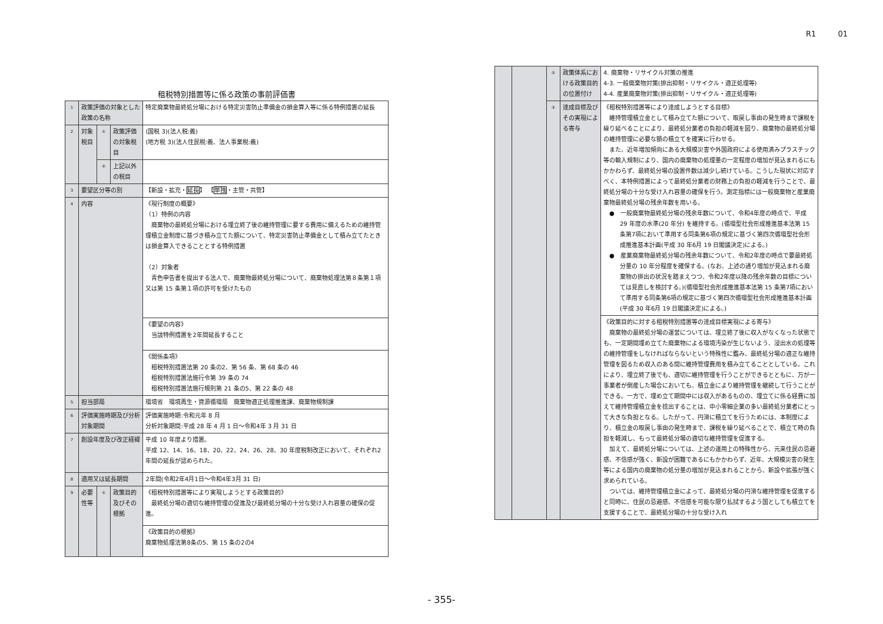R1 01
租税特別措置等に係る政策の事前評価書
| 1 | 政策評価の対象とした政策の名称 | | | 特定廃棄物最終処分場における特定災害防止準備金の損金算入等に係る特例措置の延長 |
| 2 | 対象税目 | ① | 政策評価の対象税目 | (国税 3)(法人税:義) (地方税 3)(法人住民税:義、法人事業税:義) |
| | | ② | 上記以外の税目 | |
| 3 | 要望区分等の別 | | | 【新設・拡充・ 延長 】 【 単独 ・主管・共管】 |
| 4 | 内容 | | | 《現行制度の概要》 （1）特例の内容 廃棄物の最終処分場における埋立終了後の維持管理に要する費用に備えるための維持管理積立金制度に基づき積み立てた額について、特定災害防止準備金として積み立てたときは損金算入できることとする特例措置 （2）対象者 青色申告書を提出する法人で、廃棄物最終処分場について、廃棄物処理法第８条第１項又は第 15 条第１項の許可を受けたもの |
| | | | | 《要望の内容》 当該特例措置を2年間延長すること |
| | | | | 《関係条項》 租税特別措置法第 20 条の2、第 56 条、第 68 条の 46 租税特別措置法施行令第 39 条の 74 租税特別措置法施行規則第 21 条の5、第 22 条の 48 |
| 5 | 担当部局 | | | 環境省 環境再生・資源循環局 廃棄物適正処理推進課、廃棄物規制課 |
| 6 | 評価実施時期及び分析対象期間 | | | 評価実施時期:令和元年 8 月 分析対象期間:平成 28 年 4 月 1 日～令和4年 3 月 31 日 |
| 7 | 創設年度及び改正経緯 | | | 平成 10 年度より措置。 平成 12、14、16、18、20、22、24、26、28、30 年度税制改正において、それぞれ2年間の延長が認められた。 |
| 8 | 適用又は延長期間 | | | 2年間(令和2年4月1日～令和4年3月 31 日) |
| 9 | 必要性等 | ① | 政策目的及びその根拠 | 《租税特別措置等により実現しようとする政策目的》 最終処分場の適切な維持管理の促進及び最終処分場の十分な受け入れ容量の確保の促進。 |
| | | | | 《政策目的の根拠》 廃棄物処理法第8条の5、第 15 条の2の4 |
| | | ② | 政策体系における政策目的の位置付け | 4. 廃棄物・リサイクル対策の推進 4-3. 一般廃棄物対策(排出抑制・リサイクル・適正処理等) 4-4. 産業廃棄物対策(排出抑制・リサイクル・適正処理等) |
| | | ③ | 達成目標及びその実現による寄与 | 《租税特別措置等により達成しようとする目標》 維持管理積立金として積み立てた額について、取戻し事由の発生時まで課税を繰り延べることにより、最終処分業者の負担の軽減を図り、廃棄物の最終処分場の維持管理に必要な額の積立てを確実に行わせる。 また、近年増加傾向にある大規模災害や外国政府による使用済みプラスチック等の輸入規制により、国内の廃棄物の処理量の一定程度の増加が見込まれるにもかかわらず、最終処分場の設置件数は減少し続けている。こうした現状に対応すべく、本特例措置によって最終処分業者の財務上の負担の軽減を行うことで、最終処分場の十分な受け入れ容量の確保を行う。測定指標には一般廃棄物と産業廃棄物最終処分場の残余年数を用いる。 ● 一般廃棄物最終処分場の残余年数について、令和4年度の時点で、平成 29 年度の水準(20 年分) を維持する。(循環型社会形成推進基本法第 15 条第7項において準用する同条第6項の規定に基づく第四次循環型社会形成推進基本計画(平成 30 年6月 19 日閣議決定)による。) ● 産業廃棄物最終処分場の残余年数について、令和2年度の時点で要最終処分量の 10 年分程度を確保する。(なお、上述の通り増加が見込まれる廃棄物の排出の状況を踏まえつつ、令和2年度以降の残余年数の目標については見直しを検討する。)(循環型社会形成推進基本法第 15 条第7項において準用する同条第6項の規定に基づく第四次循環型社会形成推進基本計画(平成 30 年6月 19 日閣議決定)による。) |
| | | | | 《政策目的に対する租税特別措置等の達成目標実現による寄与》 廃棄物の最終処分場の運営については、埋立終了後に収入がなくなった状態でも、一定期間埋め立てた廃棄物による環境汚染が生じないよう、浸出水の処理等の維持管理をしなければならないという特殊性に鑑み、最終処分場の適正な維持管理を図るため収入のある間に維持管理費用を積み立てることとしている。これにより、埋立終了後でも、適切に維持管理を行うことができるとともに、万が一事業者が倒産した場合においても、積立金により維持管理を継続して行うことができる。一方で、埋め立て期間中には収入があるものの、埋立てに係る経費に加えて維持管理積立金を捻出することは、中小零細企業の多い最終処分業者にとって大きな負担となる。したがって、円滑に積立てを行うためには、本制度により、積立金の取戻し事由の発生時まで、課税を繰り延べることで、積立て時の負担を軽減し、もって最終処分場の適切な維持管理を促進する。 加えて、最終処分場については、上述の運用上の特殊性から、元来住民の忌避感、不信感が強く、新設が困難であるにもかかわらず、近年、大規模災害の発生等による国内の廃棄物の処分量の増加が見込まれることから、新設や拡張が強く求められている。 ついては、維持管理積立金によって、最終処分場の円滑な維持管理を促進すると同時に、住民の忌避感、不信感を可能な限り払拭するよう国としても積立てを支援することで、最終処分場の十分な受け入れ |
- 355-